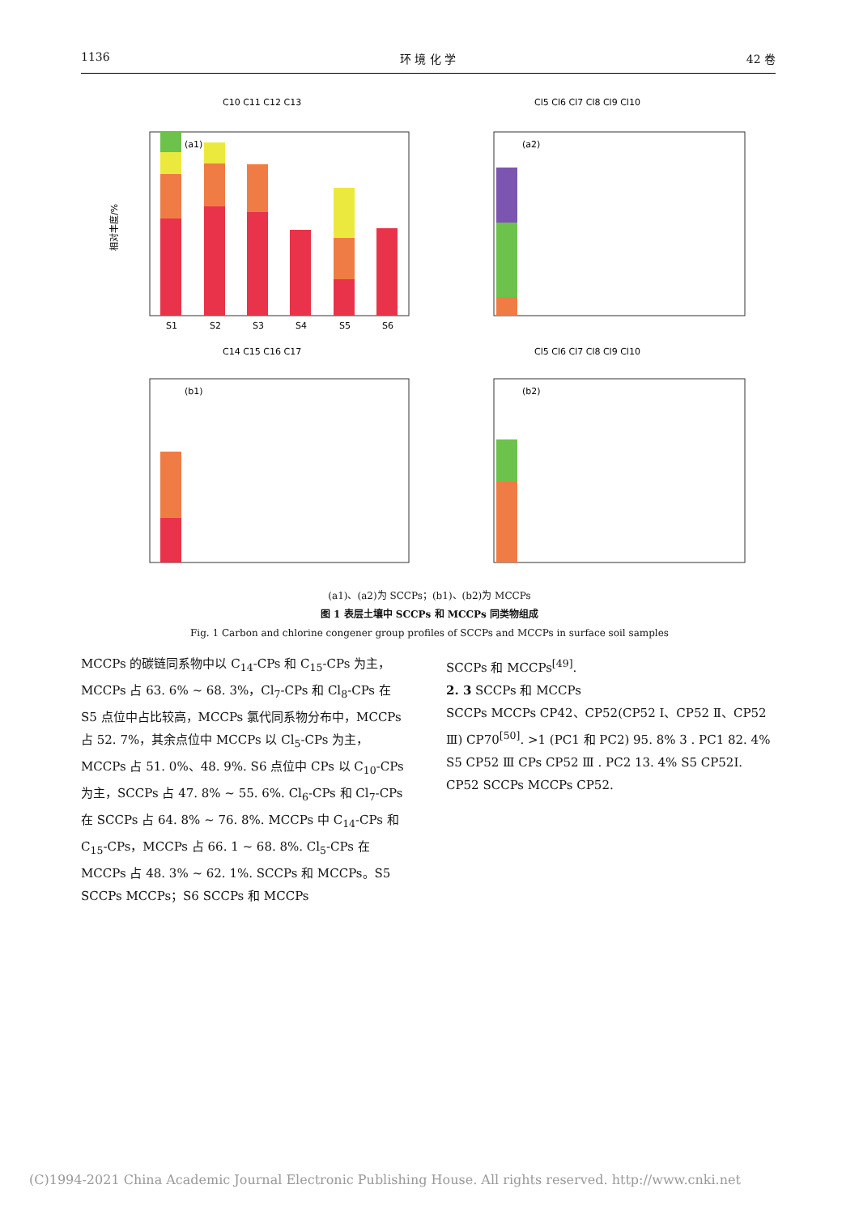1136 环 境 化 学 42 卷
相对丰度/%
S1
S2
S3
S4
S5
S6
C10 C11 C12 C13
(a1)
Cl5 Cl6 Cl7 Cl8 Cl9 Cl10
(a2)
C14 C15 C16 C17
(b1)
Cl5 Cl6 Cl7 Cl8 Cl9 Cl10
(b2)
(a1)、(a2)为 SCCPs；(b1)、(b2)为 MCCPs
图 1 表层土壤中 SCCPs 和 MCCPs 同类物组成
Fig. 1 Carbon and chlorine congener group profiles of SCCPs and MCCPs in surface soil samples
MCCPs 的碳链同系物中以 C<sub>14</sub>-CPs 和 C<sub>15</sub>-CPs 为主，MCCPs 占 63. 6% ~ 68. 3%，Cl<sub>7</sub>-CPs 和 Cl<sub>8</sub>-CPs 在 S5 点位中占比较高，MCCPs 氯代同系物分布中，MCCPs 占 52. 7%，其余点位中 MCCPs 以 Cl<sub>5</sub>-CPs 为主，MCCPs 占 51. 0%、48. 9%. S6 点位中 CPs 以 C<sub>10</sub>-CPs 为主，SCCPs 占 47. 8% ~ 55. 6%. Cl<sub>6</sub>-CPs 和 Cl<sub>7</sub>-CPs 在 SCCPs 占 64. 8% ~ 76. 8%. MCCPs 中 C<sub>14</sub>-CPs 和 C<sub>15</sub>-CPs，MCCPs 占 66. 1 ~ 68. 8%. Cl<sub>5</sub>-CPs 在 MCCPs 占 48. 3% ~ 62. 1%. SCCPs 和 MCCPs。S5 SCCPs MCCPs；S6 SCCPs 和 MCCPs
SCCPs 和 MCCPs<sup>[49]</sup>.
2. 3 SCCPs 和 MCCPs
SCCPs MCCPs CP42、CP52(CP52 Ⅰ、CP52 Ⅱ、CP52 Ⅲ) CP70<sup>[50]</sup>. >1 (PC1 和 PC2) 95. 8% 3 . PC1 82. 4% S5 CP52 Ⅲ CPs CP52 Ⅲ . PC2 13. 4% S5 CP52Ⅰ. CP52 SCCPs MCCPs CP52.
(C)1994-2021 China Academic Journal Electronic Publishing House. All rights reserved. http://www.cnki.net